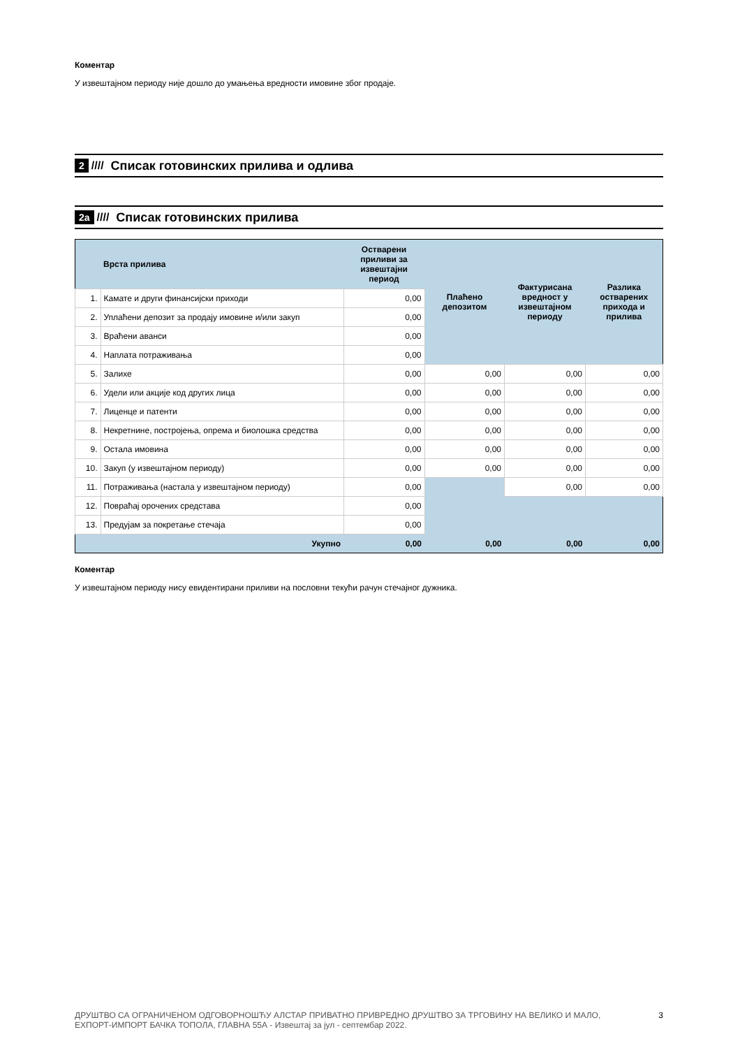Коментар
У извештајном периоду није дошло до умањења вредности имовине због продаје.
2 //// Списак готовинских прилива и одлива
2а //// Списак готовинских прилива
| | Врста прилива | Остварени приливи за извештајни период | Плаћено депозитом | Фактурисана вредност у извештајном периоду | Разлика остварених прихода и прилива |
| --- | --- | --- | --- | --- | --- |
| 1. | Камате и други финансијски приходи | 0,00 | | | |
| 2. | Уплаћени депозит за продају имовине и/или закуп | 0,00 | | | |
| 3. | Враћени аванси | 0,00 | | | |
| 4. | Наплата потраживања | 0,00 | | | |
| 5. | Залихе | 0,00 | 0,00 | 0,00 | 0,00 |
| 6. | Удели или акције код других лица | 0,00 | 0,00 | 0,00 | 0,00 |
| 7. | Лиценце и патенти | 0,00 | 0,00 | 0,00 | 0,00 |
| 8. | Некретнине, постројења, опрема и биолошка средства | 0,00 | 0,00 | 0,00 | 0,00 |
| 9. | Остала имовина | 0,00 | 0,00 | 0,00 | 0,00 |
| 10. | Закуп (у извештајном периоду) | 0,00 | 0,00 | 0,00 | 0,00 |
| 11. | Потраживања (настала у извештајном периоду) | 0,00 | | 0,00 | 0,00 |
| 12. | Повраћај орочених средстава | 0,00 | | | |
| 13. | Предујам за покретање стечаја | 0,00 | | | |
| | Укупно | 0,00 | 0,00 | 0,00 | 0,00 |
Коментар
У извештајном периоду нису евидентирани приливи на пословни текући рачун стечајног дужника.
ДРУШТВО СА ОГРАНИЧЕНОМ ОДГОВОРНОШЋУ АЛСТАР ПРИВАТНО ПРИВРЕДНО ДРУШТВО ЗА ТРГОВИНУ НА ВЕЛИКО И МАЛО, ЕХПОРТ-ИМПОРТ БАЧКА ТОПОЛА, ГЛАВНА 55А - Извештај за јул - септембар 2022. 3